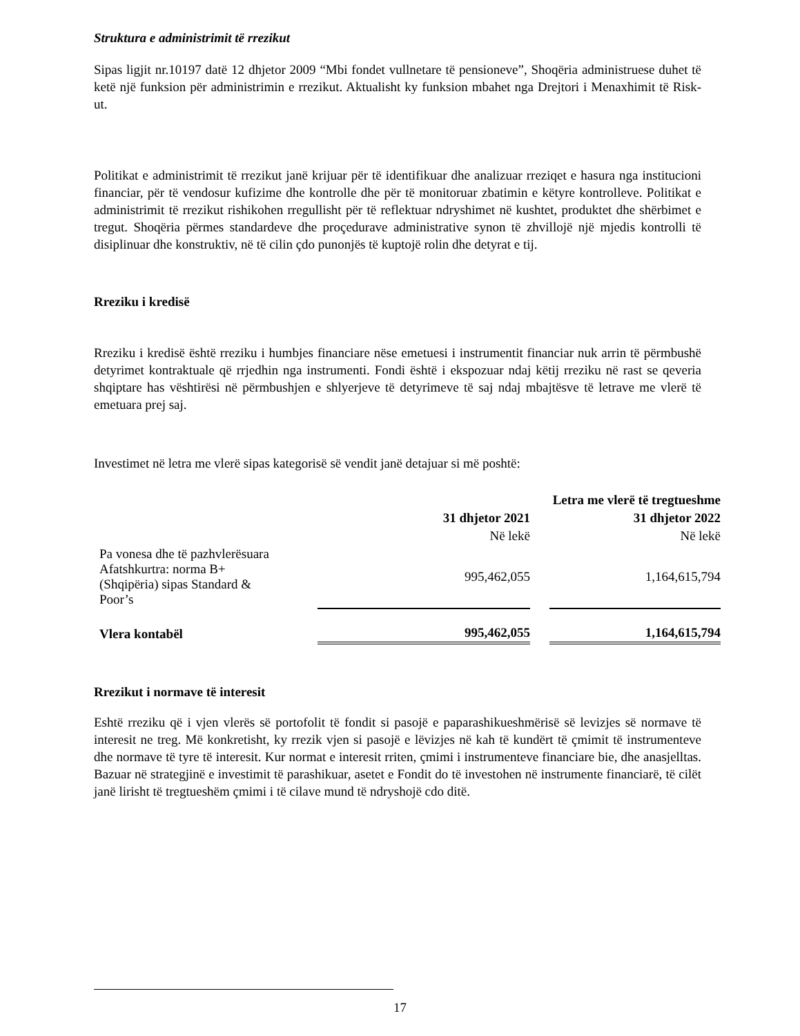Struktura e administrimit të rrezikut
Sipas ligjit nr.10197 datë 12 dhjetor 2009 “Mbi fondet vullnetare të pensioneve”, Shoqëria administruese duhet të ketë një funksion për administrimin e rrezikut. Aktualisht ky funksion mbahet nga Drejtori i Menaxhimit të Risk-ut.
Politikat e administrimit të rrezikut janë krijuar për të identifikuar dhe analizuar rreziqet e hasura nga institucioni financiar, për të vendosur kufizime dhe kontrolle dhe për të monitoruar zbatimin e këtyre kontrolleve. Politikat e administrimit të rrezikut rishikohen rregullisht për të reflektuar ndryshimet në kushtet, produktet dhe shërbimet e tregut. Shoqëria përmes standardeve dhe proçedurave administrative synon të zhvillojë një mjedis kontrolli të disiplinuar dhe konstruktiv, në të cilin çdo punonjës të kuptojë rolin dhe detyrat e tij.
Rreziku i kredisë
Rreziku i kredisë është rreziku i humbjes financiare nëse emetuesi i instrumentit financiar nuk arrin të përmbushë detyrimet kontraktuale që rrjedhin nga instrumenti. Fondi është i ekspozuar ndaj këtij rreziku në rast se qeveria shqiptare has vështirësi në përmbushjen e shlyerjeve të detyrimeve të saj ndaj mbajtësve të letrave me vlerë të emetuara prej saj.
Investimet në letra me vlerë sipas kategorisë së vendit janë detajuar si më poshtë:
| | | | | Letra me vlerë të tregtueshme |
| | | 31 dhjetor 2021 | | 31 dhjetor 2022 |
| | | Në lekë | | Në lekë |
| Pa vonesa dhe të pazhvlerësuara Afatshkurtra: norma B+ (Shqipëria) sipas Standard & Poor’s | | 995,462,055 | | 1,164,615,794 |
| Vlera kontabël | | 995,462,055 | | 1,164,615,794 |
Rrezikut i normave të interesit
Eshtë rreziku që i vjen vlerës së portofolit të fondit si pasojë e paparashikueshmërisë së levizjes së normave të interesit ne treg. Më konkretisht, ky rrezik vjen si pasojë e lëvizjes në kah të kundërt të çmimit të instrumenteve dhe normave të tyre të interesit. Kur normat e interesit rriten, çmimi i instrumenteve financiare bie, dhe anasjelltas. Bazuar në strategjinë e investimit të parashikuar, asetet e Fondit do të investohen në instrumente financiarë, të cilët janë lirisht të tregtueshëm çmimi i të cilave mund të ndryshojë cdo ditë.
17